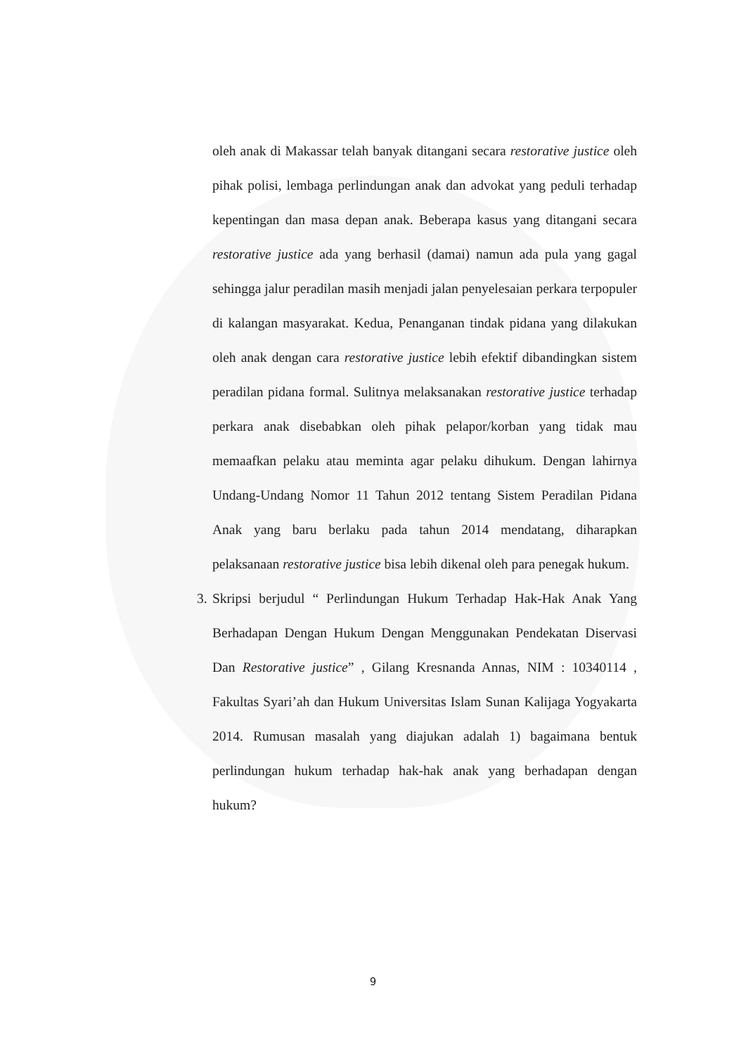oleh anak di Makassar telah banyak ditangani secara restorative justice oleh pihak polisi, lembaga perlindungan anak dan advokat yang peduli terhadap kepentingan dan masa depan anak. Beberapa kasus yang ditangani secara restorative justice ada yang berhasil (damai) namun ada pula yang gagal sehingga jalur peradilan masih menjadi jalan penyelesaian perkara terpopuler di kalangan masyarakat. Kedua, Penanganan tindak pidana yang dilakukan oleh anak dengan cara restorative justice lebih efektif dibandingkan sistem peradilan pidana formal. Sulitnya melaksanakan restorative justice terhadap perkara anak disebabkan oleh pihak pelapor/korban yang tidak mau memaafkan pelaku atau meminta agar pelaku dihukum. Dengan lahirnya Undang-Undang Nomor 11 Tahun 2012 tentang Sistem Peradilan Pidana Anak yang baru berlaku pada tahun 2014 mendatang, diharapkan pelaksanaan restorative justice bisa lebih dikenal oleh para penegak hukum.
3.
Skripsi berjudul “ Perlindungan Hukum Terhadap Hak-Hak Anak Yang Berhadapan Dengan Hukum Dengan Menggunakan Pendekatan Diservasi Dan Restorative justice” , Gilang Kresnanda Annas, NIM : 10340114 , Fakultas Syari’ah dan Hukum Universitas Islam Sunan Kalijaga Yogyakarta 2014. Rumusan masalah yang diajukan adalah 1) bagaimana bentuk perlindungan hukum terhadap hak-hak anak yang berhadapan dengan hukum?
9